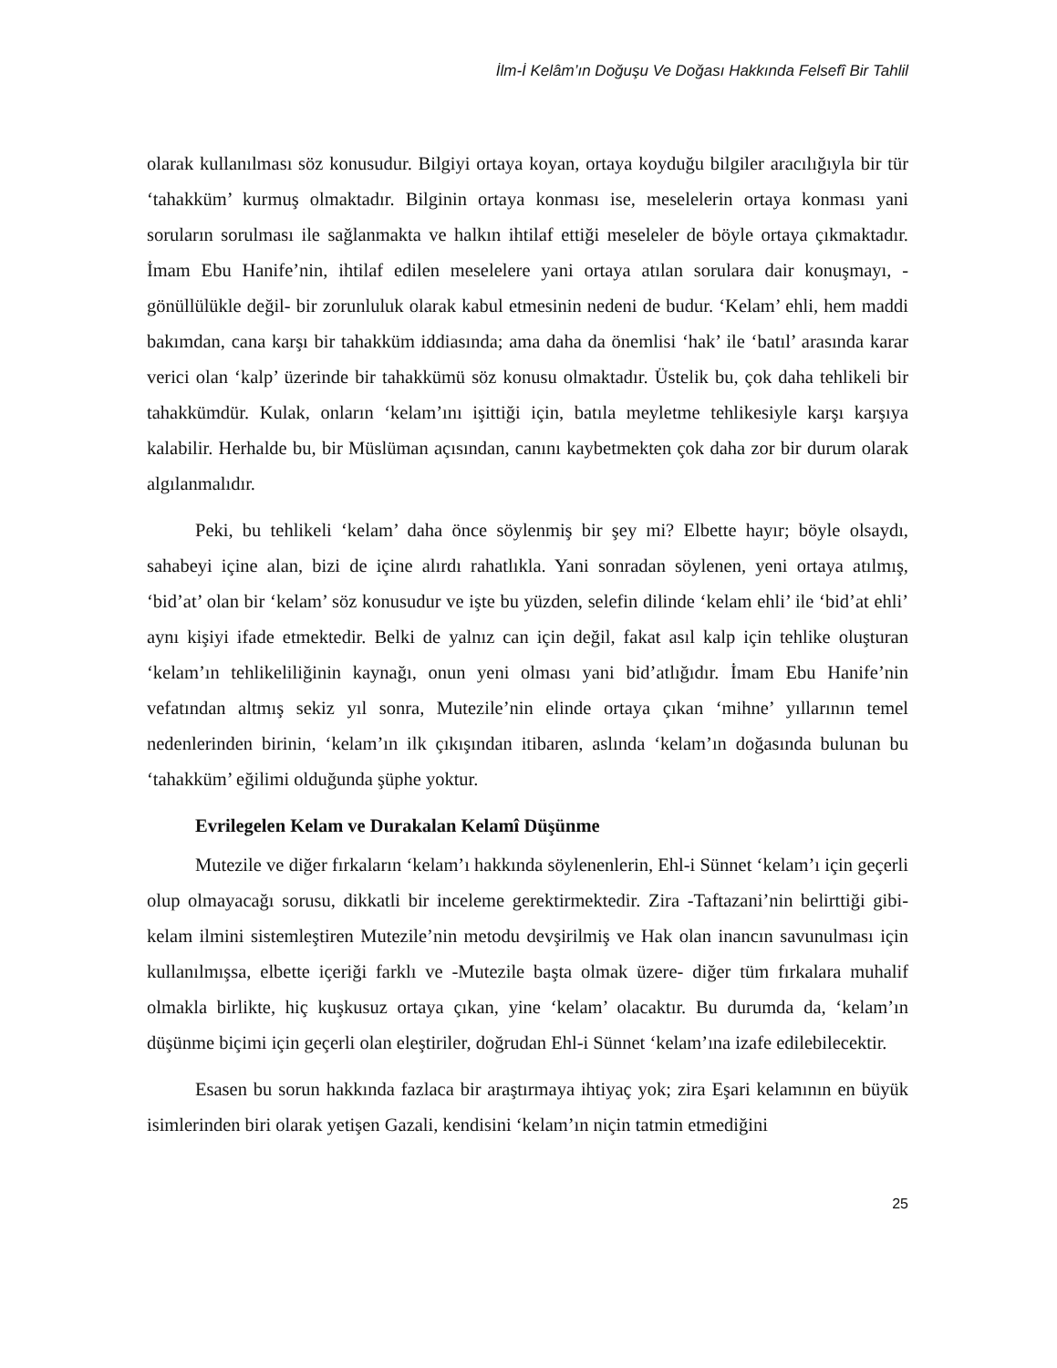İlm-İ Kelâm’ın Doğuşu Ve Doğası Hakkında Felsefî Bir Tahlil
olarak kullanılması söz konusudur. Bilgiyi ortaya koyan, ortaya koyduğu bilgiler aracılığıyla bir tür ‘tahakküm’ kurmuş olmaktadır. Bilginin ortaya konması ise, meselelerin ortaya konması yani soruların sorulması ile sağlanmakta ve halkın ihtilaf ettiği meseleler de böyle ortaya çıkmaktadır. İmam Ebu Hanife’nin, ihtilaf edilen meselelere yani ortaya atılan sorulara dair konuşmayı, -gönüllülükle değil- bir zorunluluk olarak kabul etmesinin nedeni de budur. ‘Kelam’ ehli, hem maddi bakımdan, cana karşı bir tahakküm iddiasında; ama daha da önemlisi ‘hak’ ile ‘batıl’ arasında karar verici olan ‘kalp’ üzerinde bir tahakkümü söz konusu olmaktadır. Üstelik bu, çok daha tehlikeli bir tahakkümdür. Kulak, onların ‘kelam’ını işittiği için, batıla meyletme tehlikesiyle karşı karşıya kalabilir. Herhalde bu, bir Müslüman açısından, canını kaybetmekten çok daha zor bir durum olarak algılanmalıdır.
Peki, bu tehlikeli ‘kelam’ daha önce söylenmiş bir şey mi? Elbette hayır; böyle olsaydı, sahabeyi içine alan, bizi de içine alırdı rahatlıkla. Yani sonradan söylenen, yeni ortaya atılmış, ‘bid’at’ olan bir ‘kelam’ söz konusudur ve işte bu yüzden, selefin dilinde ‘kelam ehli’ ile ‘bid’at ehli’ aynı kişiyi ifade etmektedir. Belki de yalnız can için değil, fakat asıl kalp için tehlike oluşturan ‘kelam’ın tehlikeliliğinin kaynağı, onun yeni olması yani bid’atlığıdır. İmam Ebu Hanife’nin vefatından altmış sekiz yıl sonra, Mutezile’nin elinde ortaya çıkan ‘mihne’ yıllarının temel nedenlerinden birinin, ‘kelam’ın ilk çıkışından itibaren, aslında ‘kelam’ın doğasında bulunan bu ‘tahakküm’ eğilimi olduğunda şüphe yoktur.
Evrilegelen Kelam ve Durakalan Kelamî Düşünme
Mutezile ve diğer fırkaların ‘kelam’ı hakkında söylenenlerin, Ehl-i Sünnet ‘kelam’ı için geçerli olup olmayacağı sorusu, dikkatli bir inceleme gerektirmektedir. Zira -Taftazani’nin belirttiği gibi- kelam ilmini sistemleştiren Mutezile’nin metodu devşirilmiş ve Hak olan inancın savunulması için kullanılmışsa, elbette içeriği farklı ve -Mutezile başta olmak üzere- diğer tüm fırkalara muhalif olmakla birlikte, hiç kuşkusuz ortaya çıkan, yine ‘kelam’ olacaktır. Bu durumda da, ‘kelam’ın düşünme biçimi için geçerli olan eleştiriler, doğrudan Ehl-i Sünnet ‘kelam’ına izafe edilebilecektir.
Esasen bu sorun hakkında fazlaca bir araştırmaya ihtiyaç yok; zira Eşari kelamının en büyük isimlerinden biri olarak yetişen Gazali, kendisini ‘kelam’ın niçin tatmin etmediğini
25